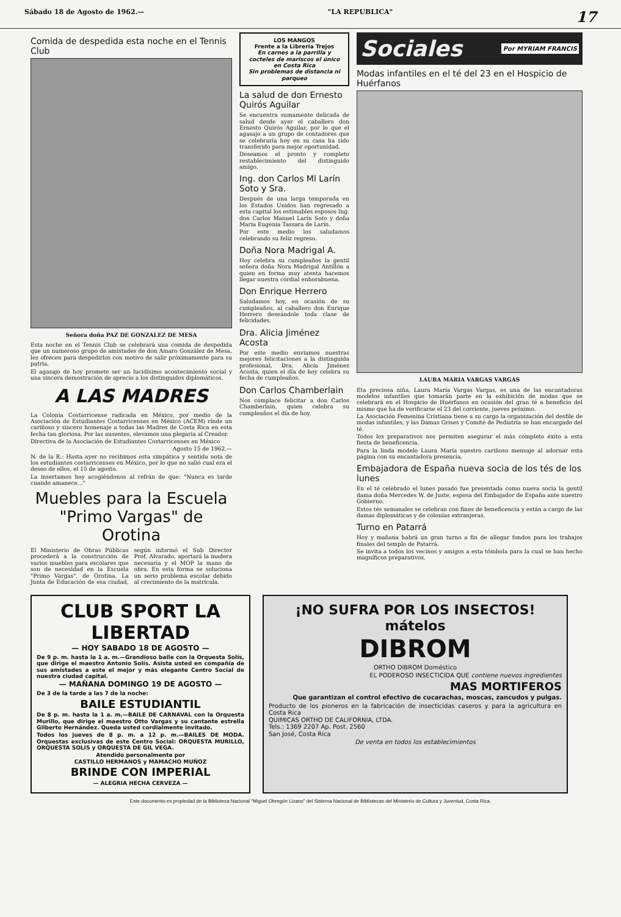Sábado 18 de Agosto de 1962.— "LA REPUBLICA" 17
Comida de despedida esta noche en el Tennis Club
Señora doña PAZ DE GONZALEZ DE MESA
Esta noche en el Tennis Club se celebrará una comida de despedida que un numeroso grupo de amistades de don Amaro González de Mesa, les ofrecen para despedirlos con motivo de salir próximamente para su patria.
El agasajo de hoy promete ser un lucidísimo acontecimiento social y una sincera demostración de aprecio a los distinguidos diplomáticos.
A LAS MADRES
La Colonia Costarricense radicada en México, por medio de la Asociación de Estudiantes Costarricenses en México (ACEM) rinde un cariñoso y sincero homenaje a todas las Madres de Costa Rica en esta fecha tan gloriosa. Por las ausentes, elevamos una plegaria al Creador.
Directiva de la Asociación de Estudiantes Costarricenses en México
Agosto 15 de 1962.—
N. de la R.: Hasta ayer no recibimos esta simpática y sentida nota de los estudiantes costarricenses en México, por lo que no salió cual era el deseo de ellos, el 15 de agosto.
La insertamos hoy acogiéndonos al refrán de que: "Nunca es tarde cuando amanece..."
Muebles para la Escuela "Primo Vargas" de Orotina
El Ministerio de Obras Públicas procederá a la construcción de varios muebles para escolares que son de necesidad en la Escuela "Primo Vargas", de Orotina. La Junta de Educación de esa ciudad, según informó el Sub Director Prof. Alvarado, aportará la madera necesaria y el MOP la mano de obra. En esta forma se soluciona un serio problema escolar debido al crecimiento de la matrícula.
LOS MANGOS
Frente a la Librería Trejos
En carnes a la parrilla y cocteles de mariscos el único en Costa Rica
Sin problemas de distancia ni parqueo
La salud de don Ernesto Quirós Aguilar
Se encuentra sumamente delicada de salud desde ayer el caballero don Ernesto Quirós Aguilar, por lo que el agasajo a un grupo de contadores que se celebraría hoy en su casa ha sido transferido para mejor oportunidad.
Deseamos el pronto y completo restablecimiento del distinguido amigo.
Ing. don Carlos Ml Larín Soto y Sra.
Después de una larga temporada en los Estados Unidos han regresado a esta capital los estimables esposos Ing. don Carlos Manuel Larín Soto y doña María Eugenia Tassara de Larín.
Por este medio los saludamos celebrando su feliz regreso.
Doña Nora Madrigal A.
Hoy celebra su cumpleaños la gentil señora doña Nora Madrigal Antillón a quien en forma muy atenta hacemos llegar nuestra cordial enhorabuena.
Don Enrique Herrero
Saludamos hoy, en ocasión de su cumpleaños, al caballero don Enrique Herrero deseándole toda clase de felicidades.
Dra. Alicia Jiménez Acosta
Por este medio enviamos nuestras mejores felicitaciones a la distinguida profesional, Dra. Alicia Jiménez Acosta, quien el día de hoy celebra su fecha de cumpleaños.
Don Carlos Chamberlain
Nos complace felicitar a don Carlos Chamberlain, quien celebra su cumpleaños el día de hoy.
Sociales Por MYRIAM FRANCIS
Modas infantiles en el té del 23 en el Hospicio de Huérfanos
LAURA MARIA VARGAS VARGAS
Eta preciosa niña, Laura María Vargas Vargas, es una de las encantadoras modelos infantiles que tomarán parte en la exhibición de modas que se celebrará en el Hospicio de Huérfanos en ocasión del gran té a beneficio del mismo que ha de verificarse el 23 del corriente, jueves próximo.
La Asociación Femenina Cristiana tiene a su cargo la organización del desfile de modas infantiles, y las Damas Grises y Comité de Pediatría se han encargado del té.
Todos los preparativos nos permiten asegurar el más completo éxito a esta fiesta de beneficencia.
Para la linda modelo Laura María nuestro cariñoso mensaje al adornar esta página con su encantadora presencia.
Embajadora de España nueva socia de los tés de los lunes
En el té celebrado el lunes pasado fue presentada como nueva socia la gentil dama doña Mercedes W. de Juste, esposa del Embajador de España ante nuestro Gobierno.
Estos tés semanales se celebran con fines de beneficencia y están a cargo de las damas diplomáticas y de colonias extranjeras.
Turno en Patarrá
Hoy y mañana habrá un gran turno a fin de allegar fondos para los trabajos finales del templo de Patarrá.
Se invita a todos los vecinos y amigos a esta tómbola para la cual se han hecho magníficos preparativos.
CLUB SPORT LA LIBERTAD
— HOY SABADO 18 DE AGOSTO —
De 9 p. m. hasta la 1 a. m.—Grandioso baile con la Orquesta Solís, que dirige el maestro Antonio Solís. Asista usted en compañía de sus amistades a este el mejor y más elegante Centro Social de nuestra ciudad capital.
— MAÑANA DOMINGO 19 DE AGOSTO —
De 3 de la tarde a las 7 de la noche:
BAILE ESTUDIANTIL
De 8 p. m. hasta la 1 a. m.—BAILE DE CARNAVAL con la Orquesta Murillo, que dirige el maestro Otto Vargas y su cantante estrella Gilberto Hernández. Queda usted cordialmente invitado.
Todos los jueves de 8 p. m. a 12 p. m.—BAILES DE MODA. Orquestas exclusivas de este Centro Social: ORQUESTA MURILLO, ORQUESTA SOLIS y ORQUESTA DE GIL VEGA.
Atendido personalmente por
CASTILLO HERMANOS y MAMACHO MUÑOZ
BRINDE CON IMPERIAL
— ALEGRIA HECHA CERVEZA —
¡NO SUFRA POR LOS INSECTOS!
mátelos
DIBROM
ORTHO DIBROM Doméstico
EL PODEROSO INSECTICIDA QUE contiene nuevos ingredientes
MAS MORTIFEROS
Que garantizan el control efectivo de cucarachas, moscas, zancudos y pulgas.
Producto de los pioneros en la fabricación de insecticidas caseros y para la agricultura en Costa Rica
QUIMICAS ORTHO DE CALIFORNIA, LTDA.
Tels.: 1369 2207 Ap. Post. 2560
San José, Costa Rica
De venta en todos los establecimientos
Este documento es propiedad de la Biblioteca Nacional "Miguel Obregón Lizano" del Sistema Nacional de Bibliotecas del Ministerio de Cultura y Juventud, Costa Rica.